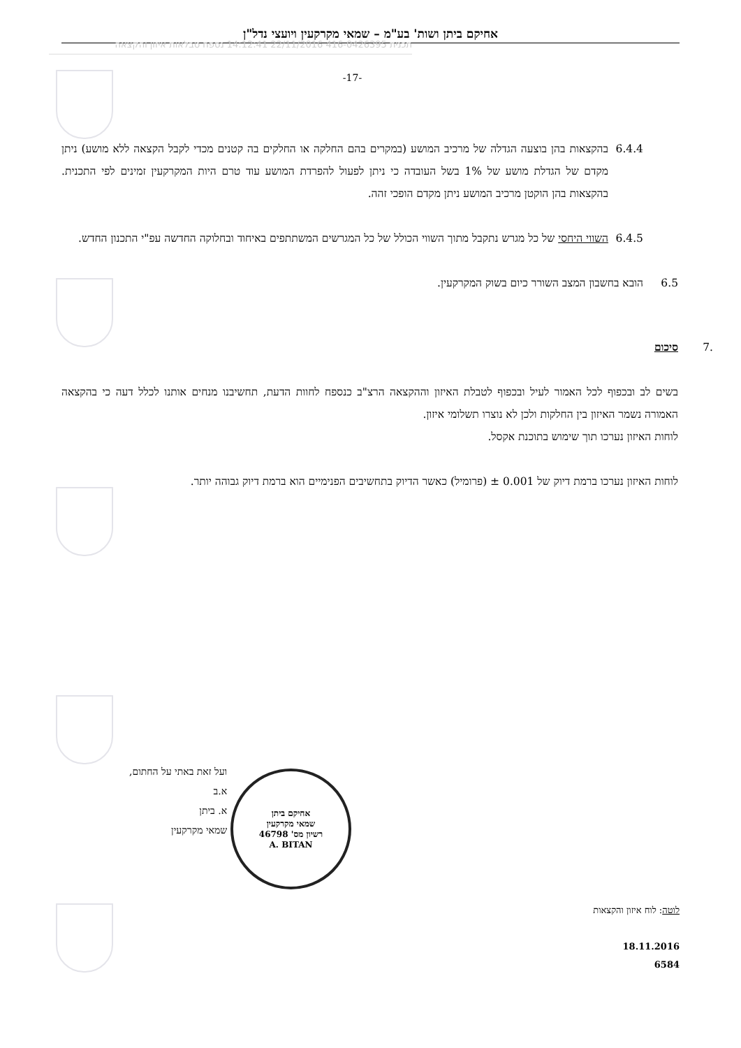אחיקם ביתן ושות' בע"מ – שמאי מקרקעין ויועצי נדל"ן
תכנית 416-0426395 22/11/2016 14:12:41 נספח טבלאות איזון והקצאה
-17-
6.4.4 בהקצאות בהן בוצעה הגדלה של מרכיב המושע (במקרים בהם החלקה או החלקים בה קטנים מכדי לקבל הקצאה ללא מושע) ניתן מקדם של הגדלת מושע של 1% בשל העובדה כי ניתן לפעול להפרדת המושע עוד טרם היות המקרקעין זמינים לפי התכנית. בהקצאות בהן הוקטן מרכיב המושע ניתן מקדם הופכי זהה.
6.4.5 השווי היחסי של כל מגרש נתקבל מתוך השווי הכולל של כל המגרשים המשתתפים באיחוד ובחלוקה החדשה עפ"י התכנון החדש.
6.5 הובא בחשבון המצב השורר כיום בשוק המקרקעין.
.7 סיכום
בשים לב ובכפוף לכל האמור לעיל ובכפוף לטבלת האיזון וההקצאה הרצ"ב כנספח לחוות הדעת, תחשיבנו מנחים אותנו לכלל דעה כי בהקצאה האמורה נשמר האיזון בין החלקות ולכן לא נוצרו תשלומי איזון.
לוחות האיזון נערכו תוך שימוש בתוכנת אקסל.
לוחות האיזון נערכו ברמת דיוק של 0.001 ± (פרומיל) כאשר הדיוק בתחשיבים הפנימיים הוא ברמת דיוק גבוהה יותר.
ועל זאת באתי על החתום,
א.ב
א. ביתן
שמאי מקרקעין
אחיקם ביתן
שמאי מקרקעין
רשיון מס' 46798
A. BITAN
לוטה: לוח איזון והקצאות
18.11.2016
6584